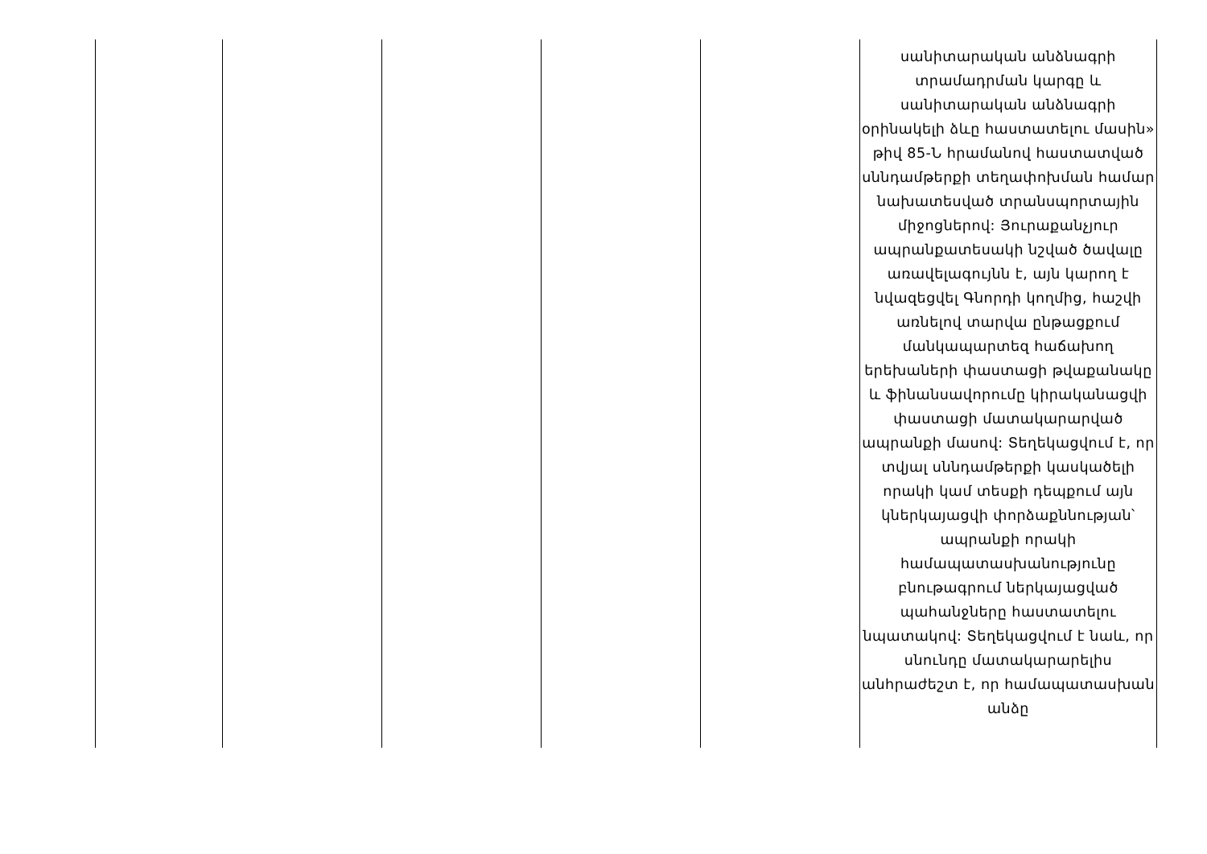| | | | | | սանիտարական անձնագրի տրամադրման կարգը և սանիտարական անձնագրի օրինակելի ձևը հաստատելու մասին» թիվ 85-Ն հրամանով հաստատված սննդամթերքի տեղափոխման համար նախատեսված տրանսպորտային միջոցներով: Յուրաքանչյուր ապրանքատեսակի նշված ծավալը առավելագույնն է, այն կարող է նվազեցվել Գնորդի կողմից, հաշվի առնելով տարվա ընթացքում մանկապարտեզ հաճախող երեխաների փաստացի թվաքանակը և ֆինանսավորումը կիրականացվի փաստացի մատակարարված ապրանքի մասով: Տեղեկացվում է, որ տվյալ սննդամթերքի կասկածելի որակի կամ տեսքի դեպքում այն կներկայացվի փորձաքննության՝ ապրանքի որակի համապատասխանությունը բնութագրում ներկայացված պահանջները հաստատելու նպատակով: Տեղեկացվում է նաև, որ սնունդը մատակարարելիս անհրաժեշտ է, որ համապատասխան անձը |